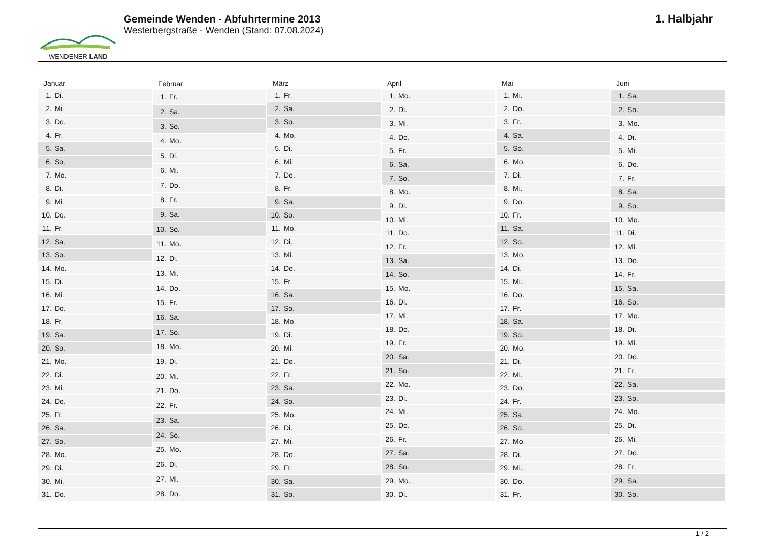WENDENER LAND
Gemeinde Wenden - Abfuhrtermine 2013
Westerbergstraße - Wenden (Stand: 07.08.2024)
1. Halbjahr
| Januar |
| --- |
| 1. Di. |
| 2. Mi. |
| 3. Do. |
| 4. Fr. |
| 5. Sa. |
| 6. So. |
| 7. Mo. |
| 8. Di. |
| 9. Mi. |
| 10. Do. |
| 11. Fr. |
| 12. Sa. |
| 13. So. |
| 14. Mo. |
| 15. Di. |
| 16. Mi. |
| 17. Do. |
| 18. Fr. |
| 19. Sa. |
| 20. So. |
| 21. Mo. |
| 22. Di. |
| 23. Mi. |
| 24. Do. |
| 25. Fr. |
| 26. Sa. |
| 27. So. |
| 28. Mo. |
| 29. Di. |
| 30. Mi. |
| 31. Do. |
| Februar |
| --- |
| 1. Fr. |
| 2. Sa. |
| 3. So. |
| 4. Mo. |
| 5. Di. |
| 6. Mi. |
| 7. Do. |
| 8. Fr. |
| 9. Sa. |
| 10. So. |
| 11. Mo. |
| 12. Di. |
| 13. Mi. |
| 14. Do. |
| 15. Fr. |
| 16. Sa. |
| 17. So. |
| 18. Mo. |
| 19. Di. |
| 20. Mi. |
| 21. Do. |
| 22. Fr. |
| 23. Sa. |
| 24. So. |
| 25. Mo. |
| 26. Di. |
| 27. Mi. |
| 28. Do. |
| März |
| --- |
| 1. Fr. |
| 2. Sa. |
| 3. So. |
| 4. Mo. |
| 5. Di. |
| 6. Mi. |
| 7. Do. |
| 8. Fr. |
| 9. Sa. |
| 10. So. |
| 11. Mo. |
| 12. Di. |
| 13. Mi. |
| 14. Do. |
| 15. Fr. |
| 16. Sa. |
| 17. So. |
| 18. Mo. |
| 19. Di. |
| 20. Mi. |
| 21. Do. |
| 22. Fr. |
| 23. Sa. |
| 24. So. |
| 25. Mo. |
| 26. Di. |
| 27. Mi. |
| 28. Do. |
| 29. Fr. |
| 30. Sa. |
| 31. So. |
| April |
| --- |
| 1. Mo. |
| 2. Di. |
| 3. Mi. |
| 4. Do. |
| 5. Fr. |
| 6. Sa. |
| 7. So. |
| 8. Mo. |
| 9. Di. |
| 10. Mi. |
| 11. Do. |
| 12. Fr. |
| 13. Sa. |
| 14. So. |
| 15. Mo. |
| 16. Di. |
| 17. Mi. |
| 18. Do. |
| 19. Fr. |
| 20. Sa. |
| 21. So. |
| 22. Mo. |
| 23. Di. |
| 24. Mi. |
| 25. Do. |
| 26. Fr. |
| 27. Sa. |
| 28. So. |
| 29. Mo. |
| 30. Di. |
| Mai |
| --- |
| 1. Mi. |
| 2. Do. |
| 3. Fr. |
| 4. Sa. |
| 5. So. |
| 6. Mo. |
| 7. Di. |
| 8. Mi. |
| 9. Do. |
| 10. Fr. |
| 11. Sa. |
| 12. So. |
| 13. Mo. |
| 14. Di. |
| 15. Mi. |
| 16. Do. |
| 17. Fr. |
| 18. Sa. |
| 19. So. |
| 20. Mo. |
| 21. Di. |
| 22. Mi. |
| 23. Do. |
| 24. Fr. |
| 25. Sa. |
| 26. So. |
| 27. Mo. |
| 28. Di. |
| 29. Mi. |
| 30. Do. |
| 31. Fr. |
| Juni |
| --- |
| 1. Sa. |
| 2. So. |
| 3. Mo. |
| 4. Di. |
| 5. Mi. |
| 6. Do. |
| 7. Fr. |
| 8. Sa. |
| 9. So. |
| 10. Mo. |
| 11. Di. |
| 12. Mi. |
| 13. Do. |
| 14. Fr. |
| 15. Sa. |
| 16. So. |
| 17. Mo. |
| 18. Di. |
| 19. Mi. |
| 20. Do. |
| 21. Fr. |
| 22. Sa. |
| 23. So. |
| 24. Mo. |
| 25. Di. |
| 26. Mi. |
| 27. Do. |
| 28. Fr. |
| 29. Sa. |
| 30. So. |
1 / 2